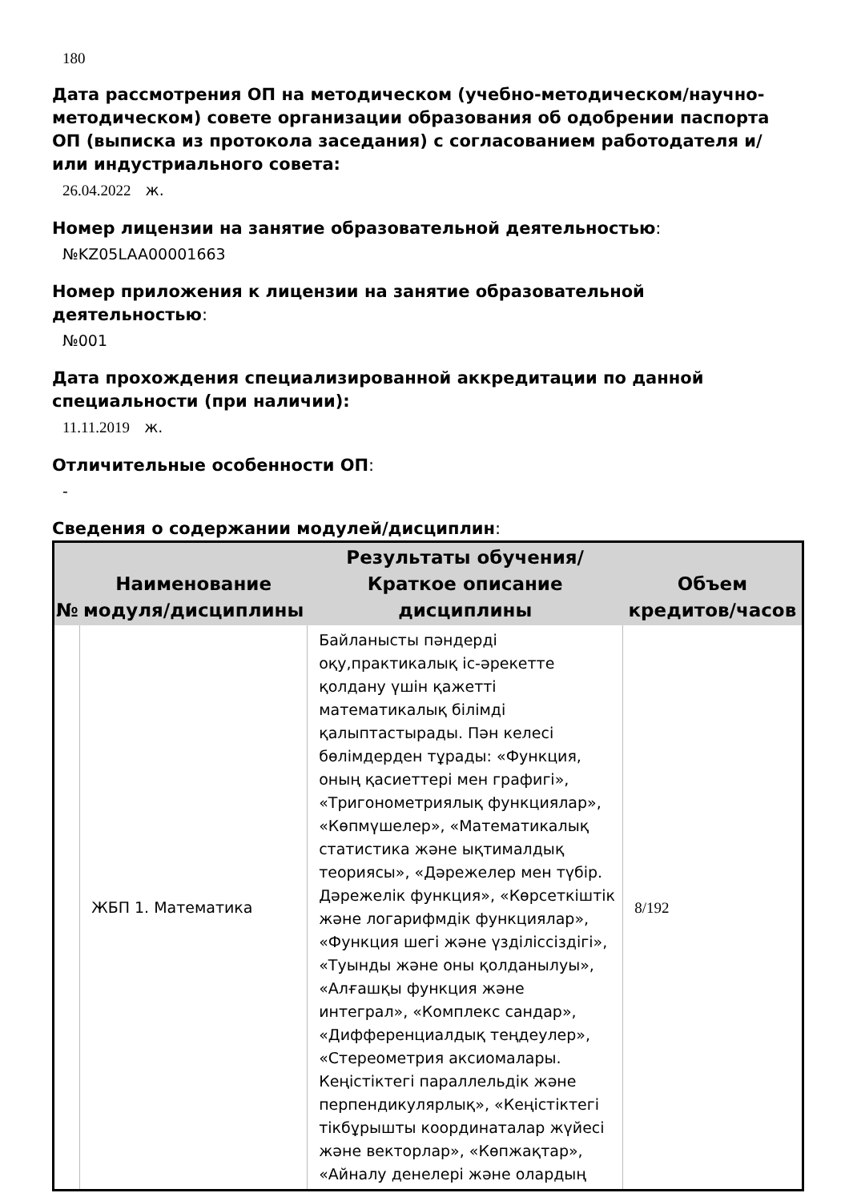180
Дата рассмотрения ОП на методическом (учебно-методическом/научно-методическом) совете организации образования об одобрении паспорта ОП (выписка из протокола заседания) с согласованием работодателя и/или индустриального совета:
26.04.2022 ж.
Номер лицензии на занятие образовательной деятельностью:
№KZ05LAA00001663
Номер приложения к лицензии на занятие образовательной деятельностью:
№001
Дата прохождения специализированной аккредитации по данной специальности (при наличии):
11.11.2019 ж.
Отличительные особенности ОП:
-
Сведения о содержании модулей/дисциплин:
| № | Наименование модуля/дисциплины | Результаты обучения/Краткое описание дисциплины | Объем кредитов/часов |
| --- | --- | --- | --- |
| | ЖБП 1. Математика | Байланысты пәндерді оқу,практикалық іс-әрекетте қолдану үшін қажетті математикалық білімді қалыптастырады. Пән келесі бөлімдерден тұрады: «Функция, оның қасиеттері мен графигі», «Тригонометриялық функциялар», «Көпмүшелер», «Математикалық статистика және ықтималдық теориясы», «Дәрежелер мен түбір. Дәрежелік функция», «Көрсеткіштік және логарифмдік функциялар», «Функция шегі және үзділіссіздігі», «Туынды және оны қолданылуы», «Алғашқы функция және интеграл», «Комплекс сандар», «Дифференциалдық теңдеулер», «Стереометрия аксиомалары. Кеңістіктегі параллельдік және перпендикулярлық», «Кеңістіктегі тікбұрышты координаталар жүйесі және векторлар», «Көпжақтар», «Айналу денелері және олардың | 8/192 |